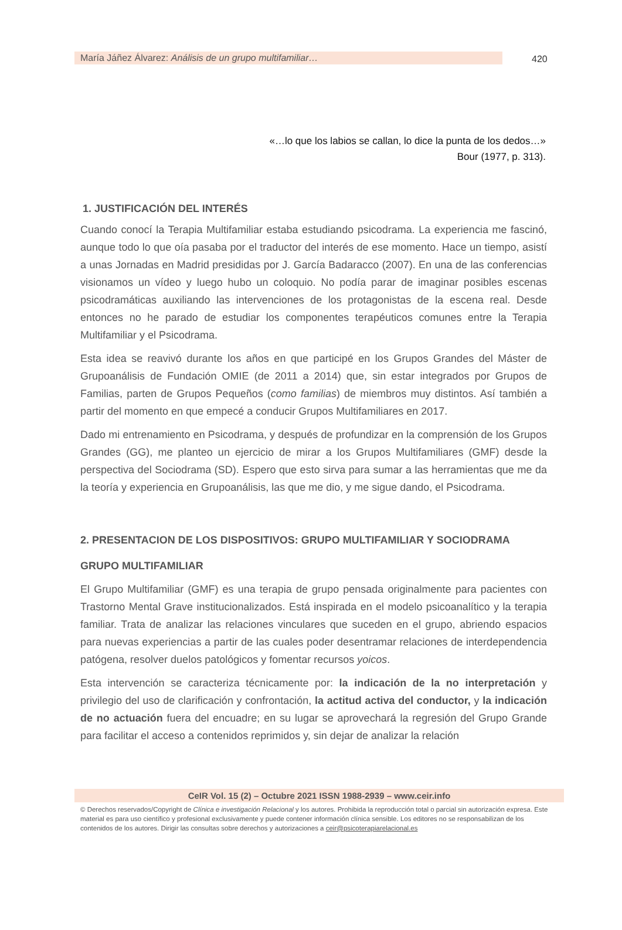María Jáñez Álvarez: Análisis de un grupo multifamiliar… 420
«…lo que los labios se callan, lo dice la punta de los dedos…»
Bour (1977, p. 313).
1. JUSTIFICACIÓN DEL INTERÉS
Cuando conocí la Terapia Multifamiliar estaba estudiando psicodrama. La experiencia me fascinó, aunque todo lo que oía pasaba por el traductor del interés de ese momento. Hace un tiempo, asistí a unas Jornadas en Madrid presididas por J. García Badaracco (2007). En una de las conferencias visionamos un vídeo y luego hubo un coloquio. No podía parar de imaginar posibles escenas psicodramáticas auxiliando las intervenciones de los protagonistas de la escena real. Desde entonces no he parado de estudiar los componentes terapéuticos comunes entre la Terapia Multifamiliar y el Psicodrama.
Esta idea se reavivó durante los años en que participé en los Grupos Grandes del Máster de Grupoanálisis de Fundación OMIE (de 2011 a 2014) que, sin estar integrados por Grupos de Familias, parten de Grupos Pequeños (como familias) de miembros muy distintos. Así también a partir del momento en que empecé a conducir Grupos Multifamiliares en 2017.
Dado mi entrenamiento en Psicodrama, y después de profundizar en la comprensión de los Grupos Grandes (GG), me planteo un ejercicio de mirar a los Grupos Multifamiliares (GMF) desde la perspectiva del Sociodrama (SD). Espero que esto sirva para sumar a las herramientas que me da la teoría y experiencia en Grupoanálisis, las que me dio, y me sigue dando, el Psicodrama.
2. PRESENTACION DE LOS DISPOSITIVOS: GRUPO MULTIFAMILIAR Y SOCIODRAMA
GRUPO MULTIFAMILIAR
El Grupo Multifamiliar (GMF) es una terapia de grupo pensada originalmente para pacientes con Trastorno Mental Grave institucionalizados. Está inspirada en el modelo psicoanalítico y la terapia familiar. Trata de analizar las relaciones vinculares que suceden en el grupo, abriendo espacios para nuevas experiencias a partir de las cuales poder desentramar relaciones de interdependencia patógena, resolver duelos patológicos y fomentar recursos yoicos.
Esta intervención se caracteriza técnicamente por: la indicación de la no interpretación y privilegio del uso de clarificación y confrontación, la actitud activa del conductor, y la indicación de no actuación fuera del encuadre; en su lugar se aprovechará la regresión del Grupo Grande para facilitar el acceso a contenidos reprimidos y, sin dejar de analizar la relación
CeIR Vol. 15 (2) – Octubre 2021 ISSN 1988-2939 – www.ceir.info
© Derechos reservados/Copyright de Clínica e investigación Relacional y los autores. Prohibida la reproducción total o parcial sin autorización expresa. Este material es para uso científico y profesional exclusivamente y puede contener información clínica sensible. Los editores no se responsabilizan de los contenidos de los autores. Dirigir las consultas sobre derechos y autorizaciones a ceir@psicoterapiarelacional.es